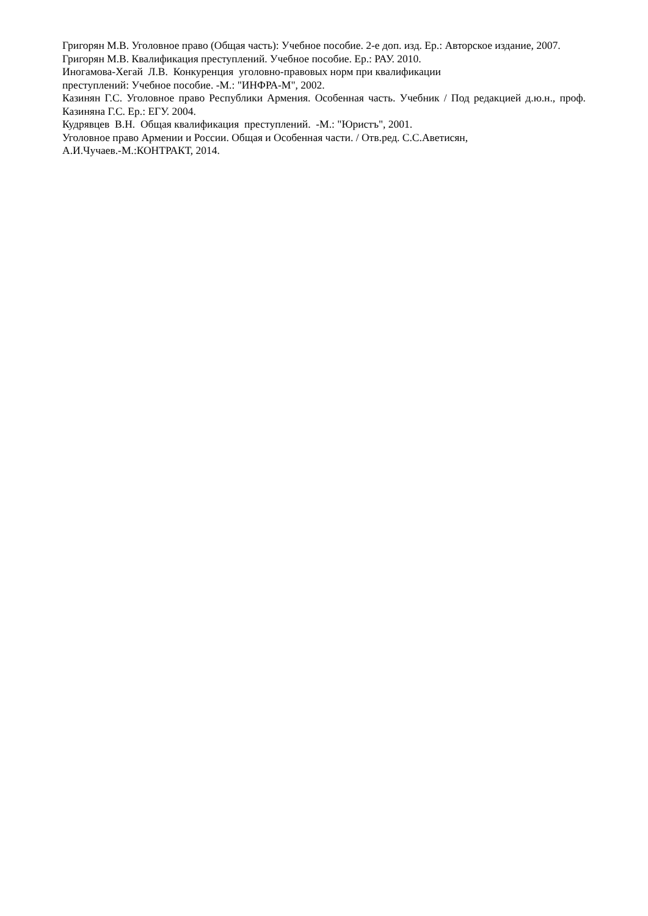Григорян М.В. Уголовное право (Общая часть): Учебное пособие. 2-е доп. изд. Ер.: Авторское издание, 2007.
Григорян М.В. Квалификация преступлений. Учебное пособие. Ер.: РАУ. 2010.
Иногамова-Хегай Л.В. Конкуренция уголовно-правовых норм при квалификации
преступлений: Учебное пособие. -М.: "ИНФРА-М", 2002.
Казинян Г.С. Уголовное право Республики Армения. Особенная часть. Учебник / Под редакцией д.ю.н., проф. Казиняна Г.С. Ер.: ЕГУ. 2004.
Кудрявцев В.Н. Общая квалификация преступлений. -М.: "Юристъ", 2001.
Уголовное право Армении и России. Общая и Особенная части. / Отв.ред. С.С.Аветисян,
А.И.Чучаев.-М.:КОНТРАКТ, 2014.